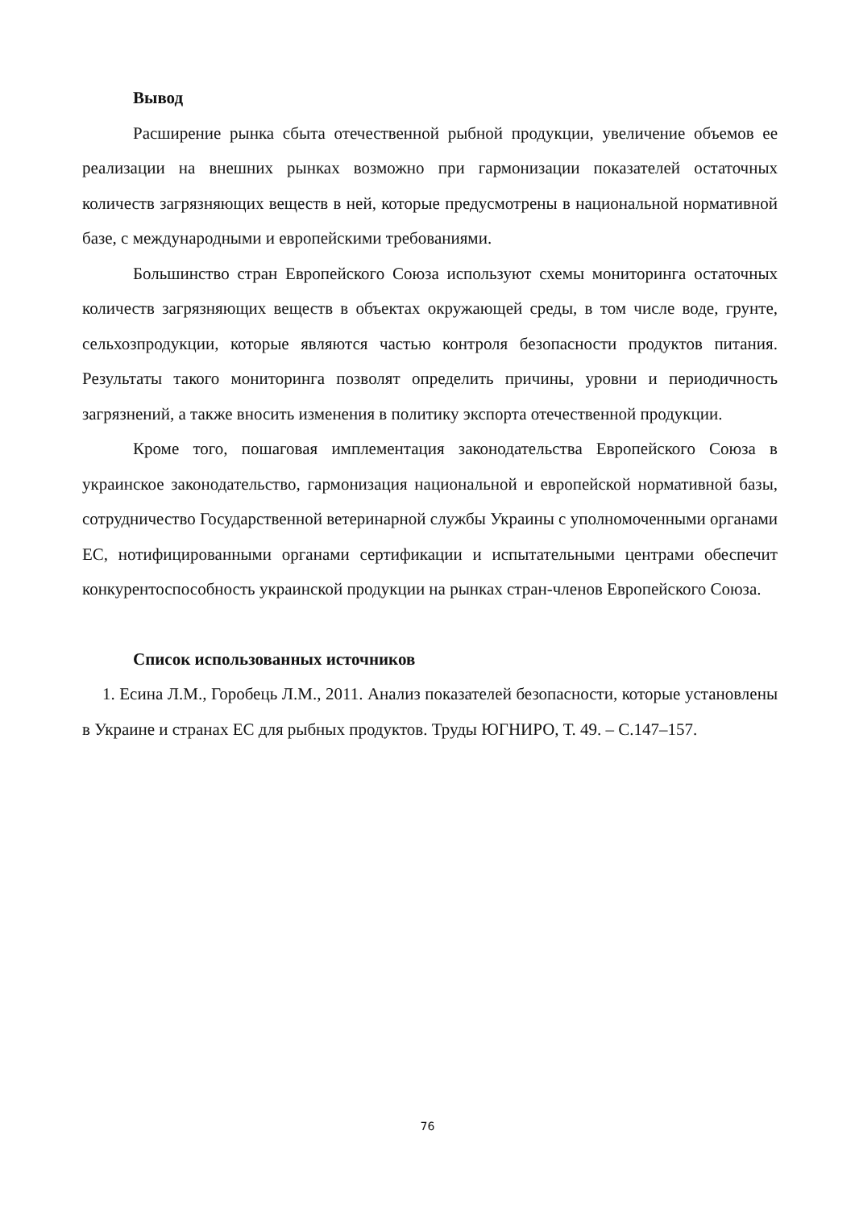Вывод
Расширение рынка сбыта отечественной рыбной продукции, увеличение объемов ее реализации на внешних рынках возможно при гармонизации показателей остаточных количеств загрязняющих веществ в ней, которые предусмотрены в национальной нормативной базе, с международными и европейскими требованиями.
Большинство стран Европейского Союза используют схемы мониторинга остаточных количеств загрязняющих веществ в объектах окружающей среды, в том числе воде, грунте, сельхозпродукции, которые являются частью контроля безопасности продуктов питания. Результаты такого мониторинга позволят определить причины, уровни и периодичность загрязнений, а также вносить изменения в политику экспорта отечественной продукции.
Кроме того, пошаговая имплементация законодательства Европейского Союза в украинское законодательство, гармонизация национальной и европейской нормативной базы, сотрудничество Государственной ветеринарной службы Украины с уполномоченными органами ЕС, нотифицированными органами сертификации и испытательными центрами обеспечит конкурентоспособность украинской продукции на рынках стран-членов Европейского Союза.
Список использованных источников
1. Есина Л.М., Горобець Л.М., 2011. Анализ показателей безопасности, которые установлены в Украине и странах ЕС для рыбных продуктов. Труды ЮГНИРО, Т. 49. – С.147–157.
76